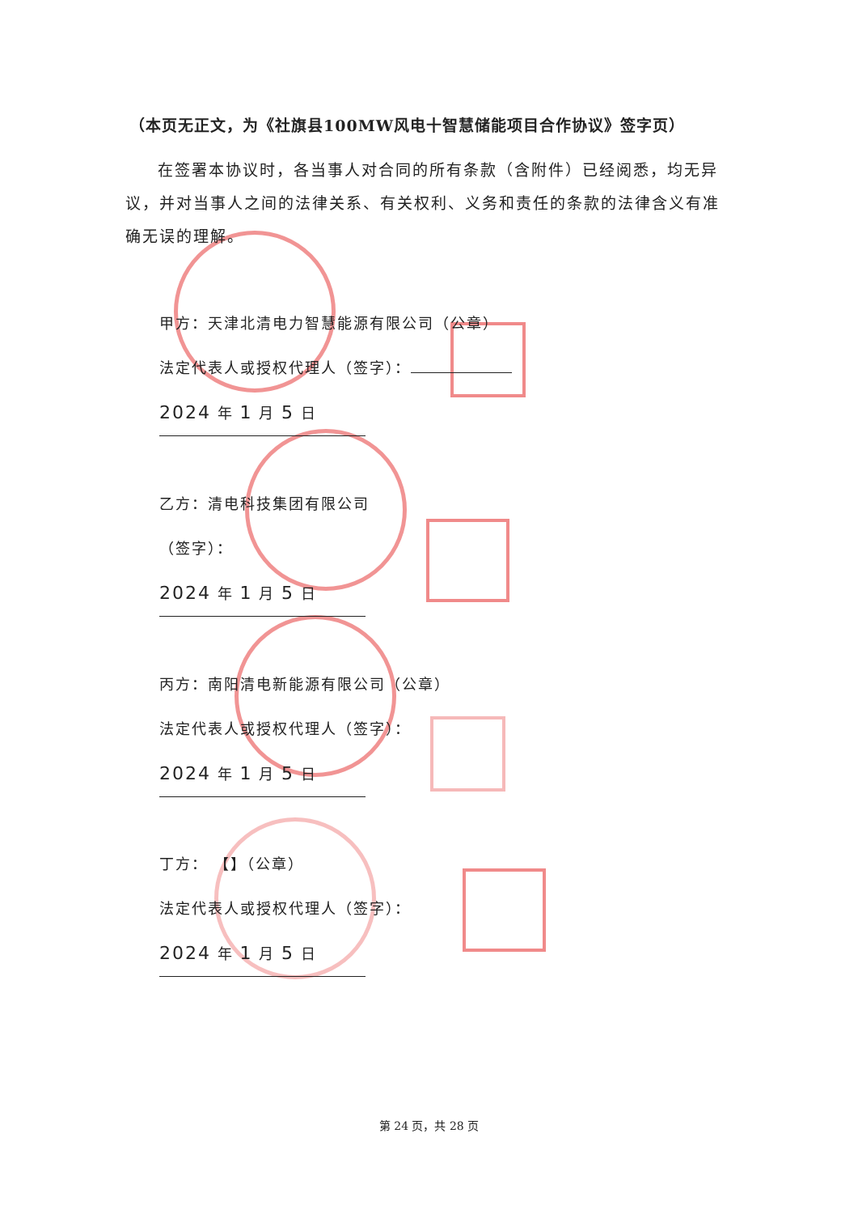（本页无正文，为《社旗县100MW风电十智慧储能项目合作协议》签字页）
在签署本协议时，各当事人对合同的所有条款（含附件）已经阅悉，均无异议，并对当事人之间的法律关系、有关权利、义务和责任的条款的法律含义有准确无误的理解。
甲方：天津北清电力智慧能源有限公司（公章）
法定代表人或授权代理人（签字）：
2024 年 1 月 5 日
乙方：清电科技集团有限公司
（签字）：
2024 年 1 月 5 日
丙方：南阳清电新能源有限公司（公章）
法定代表人或授权代理人（签字）：
2024 年 1 月 5 日
丁方： 【】（公章）
法定代表人或授权代理人（签字）：
2024 年 1 月 5 日
第 24 页，共 28 页